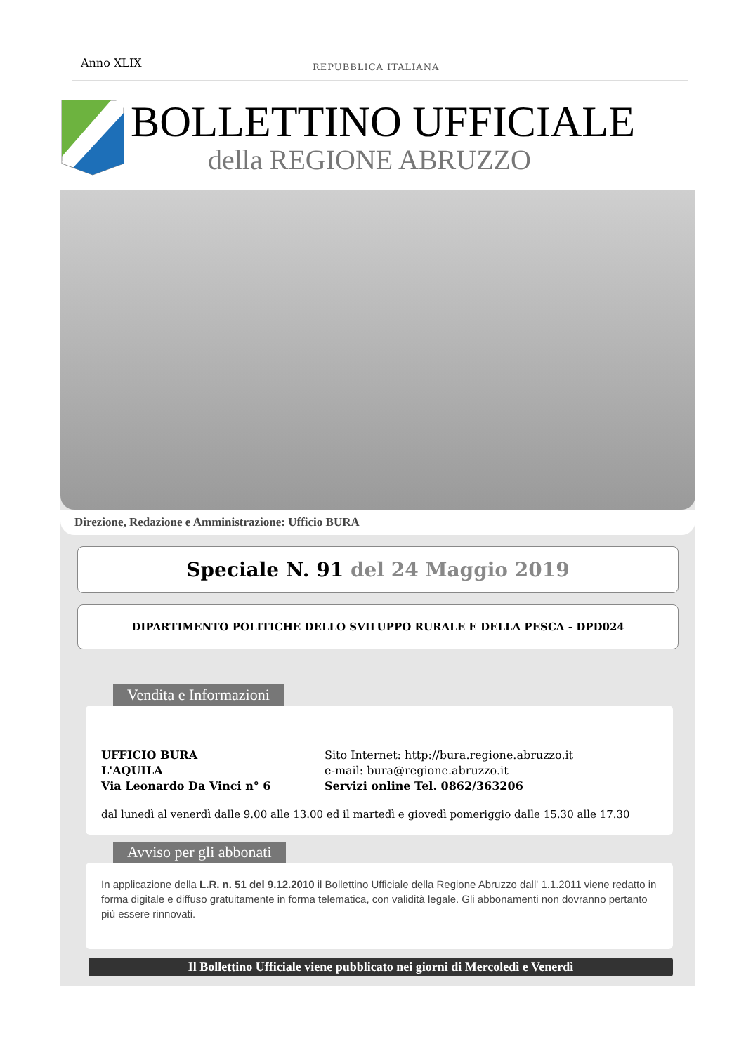Anno XLIX
REPUBBLICA ITALIANA
BOLLETTINO UFFICIALE
della REGIONE ABRUZZO
Direzione, Redazione e Amministrazione: Ufficio BURA
Speciale N. 91 del 24 Maggio 2019
DIPARTIMENTO POLITICHE DELLO SVILUPPO RURALE E DELLA PESCA - DPD024
Vendita e Informazioni
UFFICIO BURA
L'AQUILA
Via Leonardo Da Vinci n° 6
Sito Internet: http://bura.regione.abruzzo.it
e-mail: bura@regione.abruzzo.it
Servizi online Tel. 0862/363206
dal lunedì al venerdì dalle 9.00 alle 13.00 ed il martedì e giovedì pomeriggio dalle 15.30 alle 17.30
Avviso per gli abbonati
In applicazione della L.R. n. 51 del 9.12.2010 il Bollettino Ufficiale della Regione Abruzzo dall' 1.1.2011 viene redatto in forma digitale e diffuso gratuitamente in forma telematica, con validità legale. Gli abbonamenti non dovranno pertanto più essere rinnovati.
Il Bollettino Ufficiale viene pubblicato nei giorni di Mercoledì e Venerdì